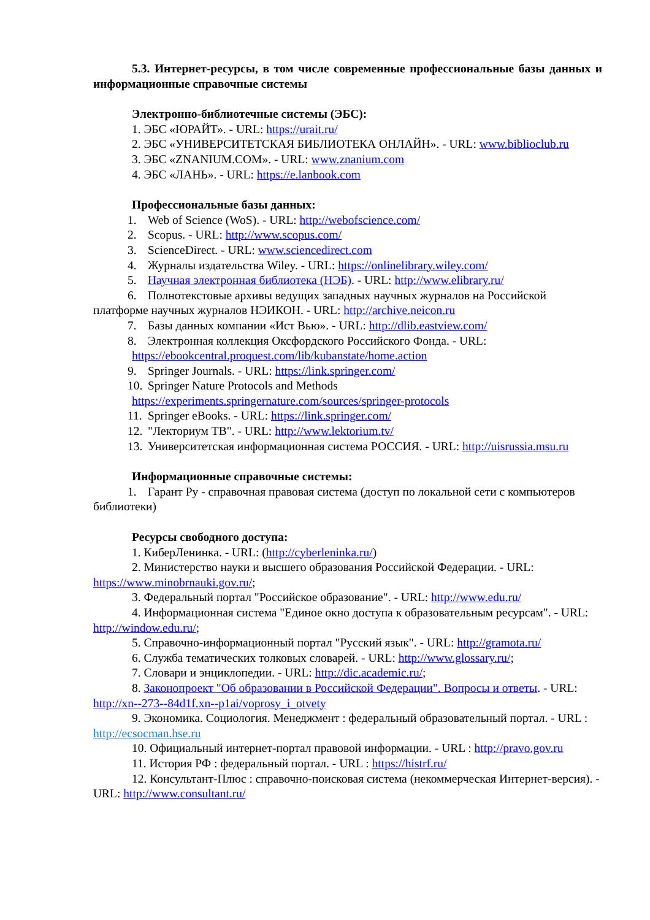5.3. Интернет-ресурсы, в том числе современные профессиональные базы данных и информационные справочные системы
Электронно-библиотечные системы (ЭБС):
1. ЭБС «ЮРАЙТ». - URL: https://urait.ru/
2. ЭБС «УНИВЕРСИТЕТСКАЯ БИБЛИОТЕКА ОНЛАЙН». - URL: www.biblioclub.ru
3. ЭБС «ZNANIUM.COM». - URL: www.znanium.com
4. ЭБС «ЛАНЬ». - URL: https://e.lanbook.com
Профессиональные базы данных:
1. Web of Science (WoS). - URL: http://webofscience.com/
2. Scopus. - URL: http://www.scopus.com/
3. ScienceDirect. - URL: www.sciencedirect.com
4. Журналы издательства Wiley. - URL: https://onlinelibrary.wiley.com/
5. Научная электронная библиотека (НЭБ). - URL: http://www.elibrary.ru/
6. Полнотекстовые архивы ведущих западных научных журналов на Российской платформе научных журналов НЭИКОН. - URL: http://archive.neicon.ru
7. Базы данных компании «Ист Вью». - URL: http://dlib.eastview.com/
8. Электронная коллекция Оксфордского Российского Фонда. - URL:
https://ebookcentral.proquest.com/lib/kubanstate/home.action
9. Springer Journals. - URL: https://link.springer.com/
10. Springer Nature Protocols and Methods
https://experiments.springernature.com/sources/springer-protocols
11. Springer eBooks. - URL: https://link.springer.com/
12. "Лекториум ТВ". - URL: http://www.lektorium.tv/
13. Университетская информационная система РОССИЯ. - URL: http://uisrussia.msu.ru
Информационные справочные системы:
1. Гарант Ру - справочная правовая система (доступ по локальной сети с компьютеров библиотеки)
Ресурсы свободного доступа:
1. КиберЛенинка. - URL: (http://cyberleninka.ru/)
2. Министерство науки и высшего образования Российской Федерации. - URL: https://www.minobrnauki.gov.ru/;
3. Федеральный портал "Российское образование". - URL: http://www.edu.ru/
4. Информационная система "Единое окно доступа к образовательным ресурсам". - URL: http://window.edu.ru/;
5. Справочно-информационный портал "Русский язык". - URL: http://gramota.ru/
6. Служба тематических толковых словарей. - URL: http://www.glossary.ru/;
7. Словари и энциклопедии. - URL: http://dic.academic.ru/;
8. Законопроект "Об образовании в Российской Федерации". Вопросы и ответы. - URL: http://xn--273--84d1f.xn--p1ai/voprosy_i_otvety
9. Экономика. Социология. Менеджмент : федеральный образовательный портал. - URL : http://ecsocman.hse.ru
10. Официальный интернет-портал правовой информации. - URL : http://pravo.gov.ru
11. История РФ : федеральный портал. - URL : https://histrf.ru/
12. Консультант-Плюс : справочно-поисковая система (некоммерческая Интернет-версия). - URL: http://www.consultant.ru/